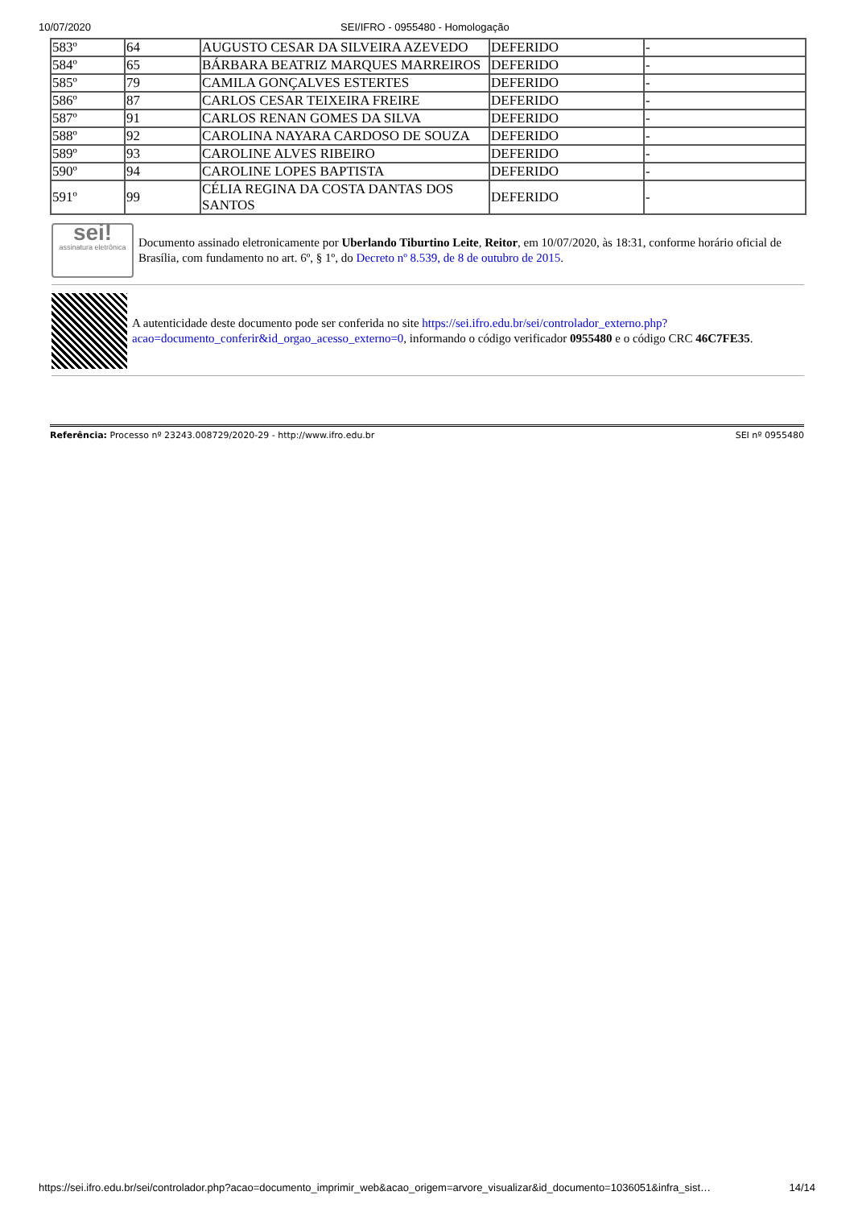10/07/2020 SEI/IFRO - 0955480 - Homologação
| 583º | 64 | AUGUSTO CESAR DA SILVEIRA AZEVEDO | DEFERIDO | - |
| 584º | 65 | BÁRBARA BEATRIZ MARQUES MARREIROS | DEFERIDO | - |
| 585º | 79 | CAMILA GONÇALVES ESTERTES | DEFERIDO | - |
| 586º | 87 | CARLOS CESAR TEIXEIRA FREIRE | DEFERIDO | - |
| 587º | 91 | CARLOS RENAN GOMES DA SILVA | DEFERIDO | - |
| 588º | 92 | CAROLINA NAYARA CARDOSO DE SOUZA | DEFERIDO | - |
| 589º | 93 | CAROLINE ALVES RIBEIRO | DEFERIDO | - |
| 590º | 94 | CAROLINE LOPES BAPTISTA | DEFERIDO | - |
| 591º | 99 | CÉLIA REGINA DA COSTA DANTAS DOS SANTOS | DEFERIDO | - |
sei!
assinatura eletrônica
Documento assinado eletronicamente por Uberlando Tiburtino Leite, Reitor, em 10/07/2020, às 18:31, conforme horário oficial de Brasília, com fundamento no art. 6º, § 1º, do Decreto nº 8.539, de 8 de outubro de 2015.
A autenticidade deste documento pode ser conferida no site https://sei.ifro.edu.br/sei/controlador_externo.php?acao=documento_conferir&id_orgao_acesso_externo=0, informando o código verificador 0955480 e o código CRC 46C7FE35.
Referência: Processo nº 23243.008729/2020-29 - http://www.ifro.edu.br SEI nº 0955480
https://sei.ifro.edu.br/sei/controlador.php?acao=documento_imprimir_web&acao_origem=arvore_visualizar&id_documento=1036051&infra_sist… 14/14